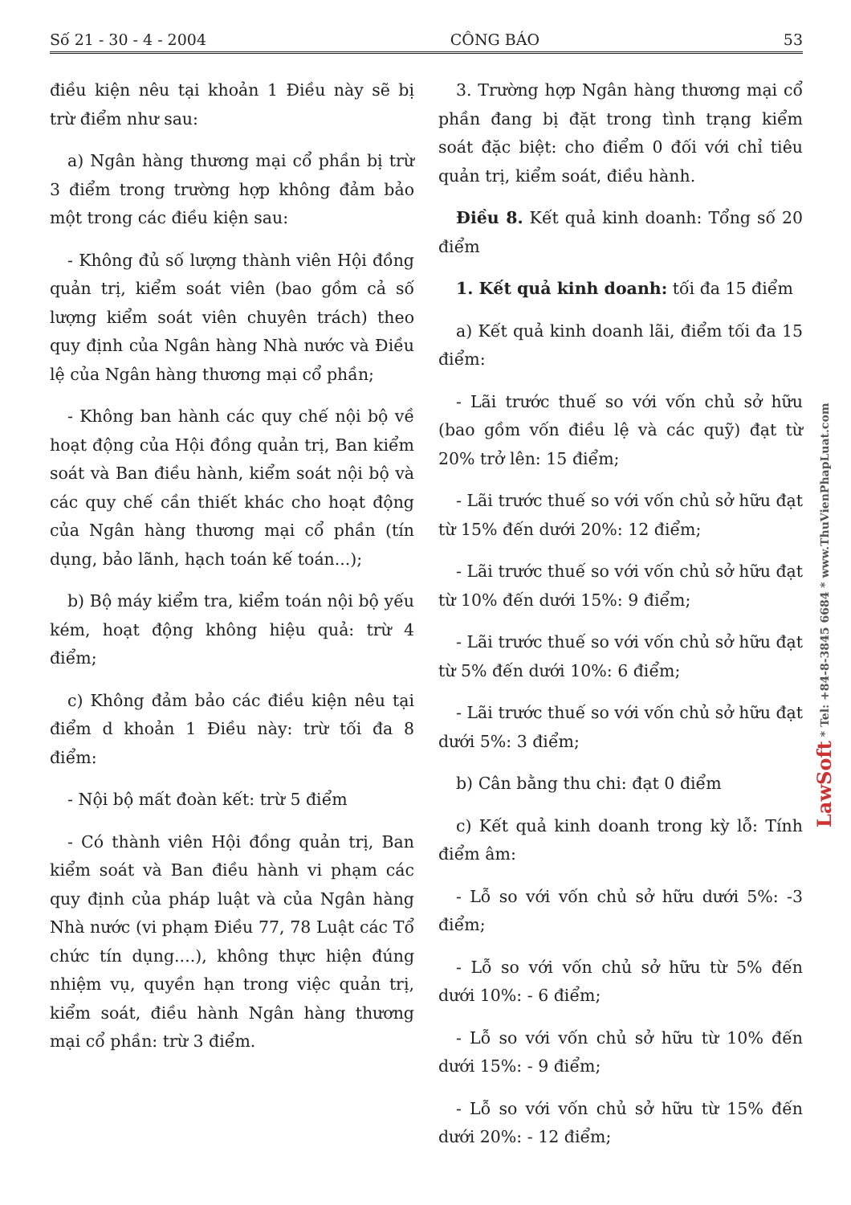Số 21 - 30 - 4 - 2004 CÔNG BÁO 53
điều kiện nêu tại khoản 1 Điều này sẽ bị trừ điểm như sau:
a) Ngân hàng thương mại cổ phần bị trừ 3 điểm trong trường hợp không đảm bảo một trong các điều kiện sau:
- Không đủ số lượng thành viên Hội đồng quản trị, kiểm soát viên (bao gồm cả số lượng kiểm soát viên chuyên trách) theo quy định của Ngân hàng Nhà nước và Điều lệ của Ngân hàng thương mại cổ phần;
- Không ban hành các quy chế nội bộ về hoạt động của Hội đồng quản trị, Ban kiểm soát và Ban điều hành, kiểm soát nội bộ và các quy chế cần thiết khác cho hoạt động của Ngân hàng thương mại cổ phần (tín dụng, bảo lãnh, hạch toán kế toán...);
b) Bộ máy kiểm tra, kiểm toán nội bộ yếu kém, hoạt động không hiệu quả: trừ 4 điểm;
c) Không đảm bảo các điều kiện nêu tại điểm d khoản 1 Điều này: trừ tối đa 8 điểm:
- Nội bộ mất đoàn kết: trừ 5 điểm
- Có thành viên Hội đồng quản trị, Ban kiểm soát và Ban điều hành vi phạm các quy định của pháp luật và của Ngân hàng Nhà nước (vi phạm Điều 77, 78 Luật các Tổ chức tín dụng....), không thực hiện đúng nhiệm vụ, quyền hạn trong việc quản trị, kiểm soát, điều hành Ngân hàng thương mại cổ phần: trừ 3 điểm.
3. Trường hợp Ngân hàng thương mại cổ phần đang bị đặt trong tình trạng kiểm soát đặc biệt: cho điểm 0 đối với chỉ tiêu quản trị, kiểm soát, điều hành.
Điều 8. Kết quả kinh doanh: Tổng số 20 điểm
1. Kết quả kinh doanh: tối đa 15 điểm
a) Kết quả kinh doanh lãi, điểm tối đa 15 điểm:
- Lãi trước thuế so với vốn chủ sở hữu (bao gồm vốn điều lệ và các quỹ) đạt từ 20% trở lên: 15 điểm;
- Lãi trước thuế so với vốn chủ sở hữu đạt từ 15% đến dưới 20%: 12 điểm;
- Lãi trước thuế so với vốn chủ sở hữu đạt từ 10% đến dưới 15%: 9 điểm;
- Lãi trước thuế so với vốn chủ sở hữu đạt từ 5% đến dưới 10%: 6 điểm;
- Lãi trước thuế so với vốn chủ sở hữu đạt dưới 5%: 3 điểm;
b) Cân bằng thu chi: đạt 0 điểm
c) Kết quả kinh doanh trong kỳ lỗ: Tính điểm âm:
- Lỗ so với vốn chủ sở hữu dưới 5%: -3 điểm;
- Lỗ so với vốn chủ sở hữu từ 5% đến dưới 10%: - 6 điểm;
- Lỗ so với vốn chủ sở hữu từ 10% đến dưới 15%: - 9 điểm;
- Lỗ so với vốn chủ sở hữu từ 15% đến dưới 20%: - 12 điểm;
LawSoft * Tel: +84-8-3845 6684 * www.ThuVienPhapLuat.com